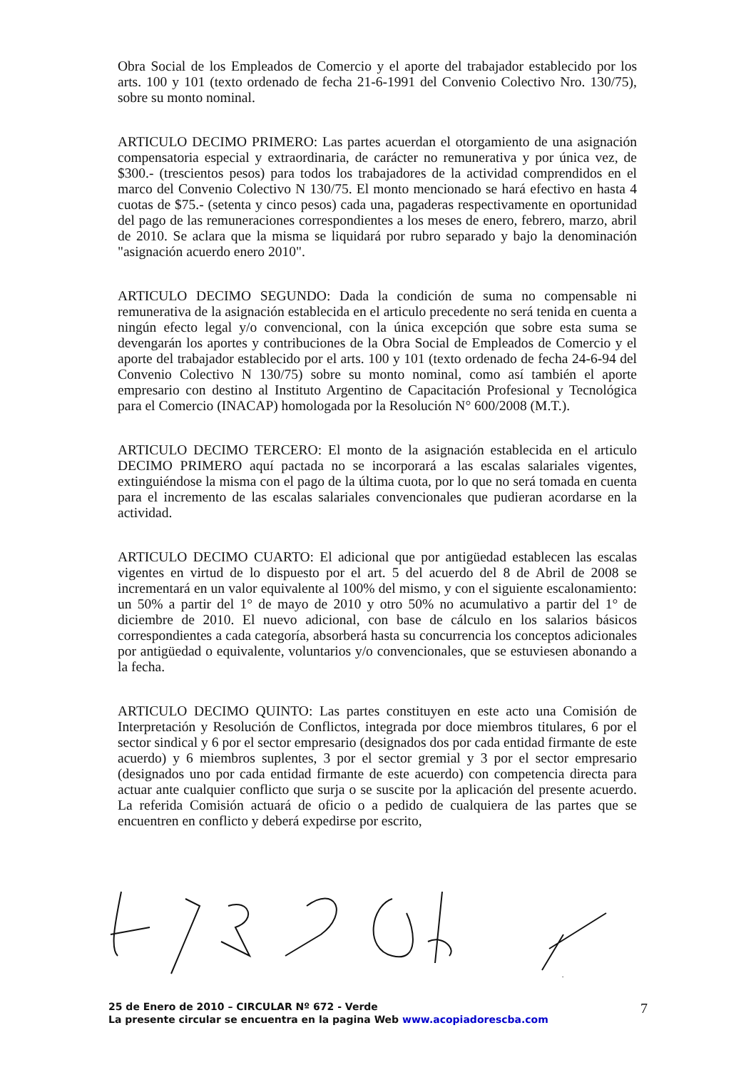Obra Social de los Empleados de Comercio y el aporte del trabajador establecido por los arts. 100 y 101 (texto ordenado de fecha 21-6-1991 del Convenio Colectivo Nro. 130/75), sobre su monto nominal.
ARTICULO DECIMO PRIMERO: Las partes acuerdan el otorgamiento de una asignación compensatoria especial y extraordinaria, de carácter no remunerativa y por única vez, de $300.- (trescientos pesos) para todos los trabajadores de la actividad comprendidos en el marco del Convenio Colectivo N 130/75. El monto mencionado se hará efectivo en hasta 4 cuotas de $75.- (setenta y cinco pesos) cada una, pagaderas respectivamente en oportunidad del pago de las remuneraciones correspondientes a los meses de enero, febrero, marzo, abril de 2010. Se aclara que la misma se liquidará por rubro separado y bajo la denominación "asignación acuerdo enero 2010".
ARTICULO DECIMO SEGUNDO: Dada la condición de suma no compensable ni remunerativa de la asignación establecida en el articulo precedente no será tenida en cuenta a ningún efecto legal y/o convencional, con la única excepción que sobre esta suma se devengarán los aportes y contribuciones de la Obra Social de Empleados de Comercio y el aporte del trabajador establecido por el arts. 100 y 101 (texto ordenado de fecha 24-6-94 del Convenio Colectivo N 130/75) sobre su monto nominal, como así también el aporte empresario con destino al Instituto Argentino de Capacitación Profesional y Tecnológica para el Comercio (INACAP) homologada por la Resolución N° 600/2008 (M.T.).
ARTICULO DECIMO TERCERO: El monto de la asignación establecida en el articulo DECIMO PRIMERO aquí pactada no se incorporará a las escalas salariales vigentes, extinguiéndose la misma con el pago de la última cuota, por lo que no será tomada en cuenta para el incremento de las escalas salariales convencionales que pudieran acordarse en la actividad.
ARTICULO DECIMO CUARTO: El adicional que por antigüedad establecen las escalas vigentes en virtud de lo dispuesto por el art. 5 del acuerdo del 8 de Abril de 2008 se incrementará en un valor equivalente al 100% del mismo, y con el siguiente escalonamiento: un 50% a partir del 1° de mayo de 2010 y otro 50% no acumulativo a partir del 1° de diciembre de 2010. El nuevo adicional, con base de cálculo en los salarios básicos correspondientes a cada categoría, absorberá hasta su concurrencia los conceptos adicionales por antigüedad o equivalente, voluntarios y/o convencionales, que se estuviesen abonando a la fecha.
ARTICULO DECIMO QUINTO: Las partes constituyen en este acto una Comisión de Interpretación y Resolución de Conflictos, integrada por doce miembros titulares, 6 por el sector sindical y 6 por el sector empresario (designados dos por cada entidad firmante de este acuerdo) y 6 miembros suplentes, 3 por el sector gremial y 3 por el sector empresario (designados uno por cada entidad firmante de este acuerdo) con competencia directa para actuar ante cualquier conflicto que surja o se suscite por la aplicación del presente acuerdo. La referida Comisión actuará de oficio o a pedido de cualquiera de las partes que se encuentren en conflicto y deberá expedirse por escrito,
25 de Enero de 2010 – CIRCULAR Nº 672 - Verde
La presente circular se encuentra en la pagina Web www.acopiadorescba.com
7